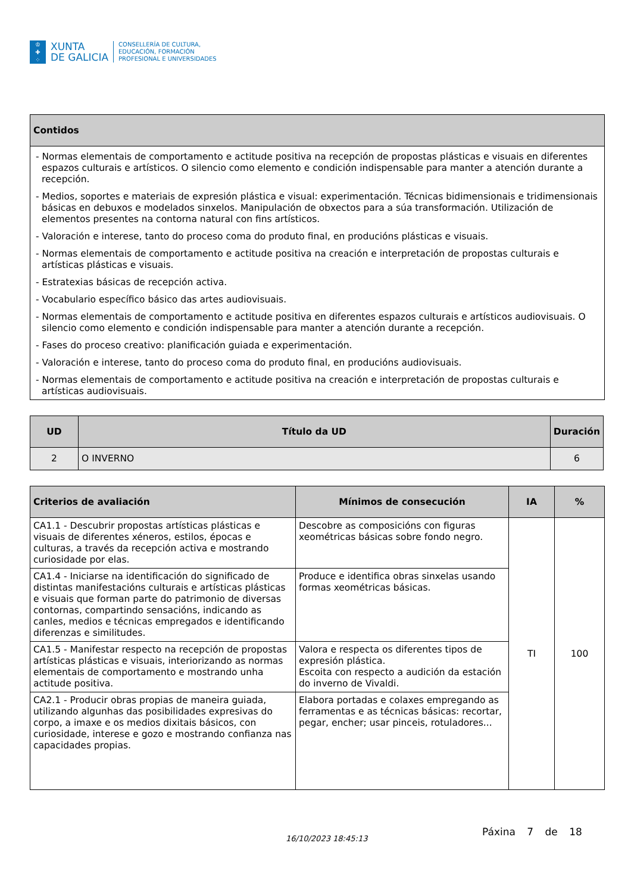♔
✚
⁘
XUNTA
DE GALICIA
CONSELLERÍA DE CULTURA,
EDUCACIÓN, FORMACIÓN
PROFESIONAL E UNIVERSIDADES
| Contidos |
| --- |
| - Normas elementais de comportamento e actitude positiva na recepción de propostas plásticas e visuais en diferentes espazos culturais e artísticos. O silencio como elemento e condición indispensable para manter a atención durante a recepción. - Medios, soportes e materiais de expresión plástica e visual: experimentación. Técnicas bidimensionais e tridimensionais básicas en debuxos e modelados sinxelos. Manipulación de obxectos para a súa transformación. Utilización de elementos presentes na contorna natural con fins artísticos. - Valoración e interese, tanto do proceso coma do produto final, en producións plásticas e visuais. - Normas elementais de comportamento e actitude positiva na creación e interpretación de propostas culturais e artísticas plásticas e visuais. - Estratexias básicas de recepción activa. - Vocabulario específico básico das artes audiovisuais. - Normas elementais de comportamento e actitude positiva en diferentes espazos culturais e artísticos audiovisuais. O silencio como elemento e condición indispensable para manter a atención durante a recepción. - Fases do proceso creativo: planificación guiada e experimentación. - Valoración e interese, tanto do proceso coma do produto final, en producións audiovisuais. - Normas elementais de comportamento e actitude positiva na creación e interpretación de propostas culturais e artísticas audiovisuais. |
| UD | Título da UD | Duración |
| --- | --- | --- |
| 2 | O INVERNO | 6 |
| Criterios de avaliación | Mínimos de consecución | IA | % |
| --- | --- | --- | --- |
| CA1.1 - Descubrir propostas artísticas plásticas e visuais de diferentes xéneros, estilos, épocas e culturas, a través da recepción activa e mostrando curiosidade por elas. | Descobre as composicións con figuras xeométricas básicas sobre fondo negro. | TI | 100 |
| CA1.4 - Iniciarse na identificación do significado de distintas manifestacións culturais e artísticas plásticas e visuais que forman parte do patrimonio de diversas contornas, compartindo sensacións, indicando as canles, medios e técnicas empregados e identificando diferenzas e similitudes. | Produce e identifica obras sinxelas usando formas xeométricas básicas. | | |
| CA1.5 - Manifestar respecto na recepción de propostas artísticas plásticas e visuais, interiorizando as normas elementais de comportamento e mostrando unha actitude positiva. | Valora e respecta os diferentes tipos de expresión plástica. Escoita con respecto a audición da estación do inverno de Vivaldi. | | |
| CA2.1 - Producir obras propias de maneira guiada, utilizando algunhas das posibilidades expresivas do corpo, a imaxe e os medios dixitais básicos, con curiosidade, interese e gozo e mostrando confianza nas capacidades propias. | Elabora portadas e colaxes empregando as ferramentas e as técnicas básicas: recortar, pegar, encher; usar pinceis, rotuladores... | | |
16/10/2023 18:45:13 Páxina 7 de 18